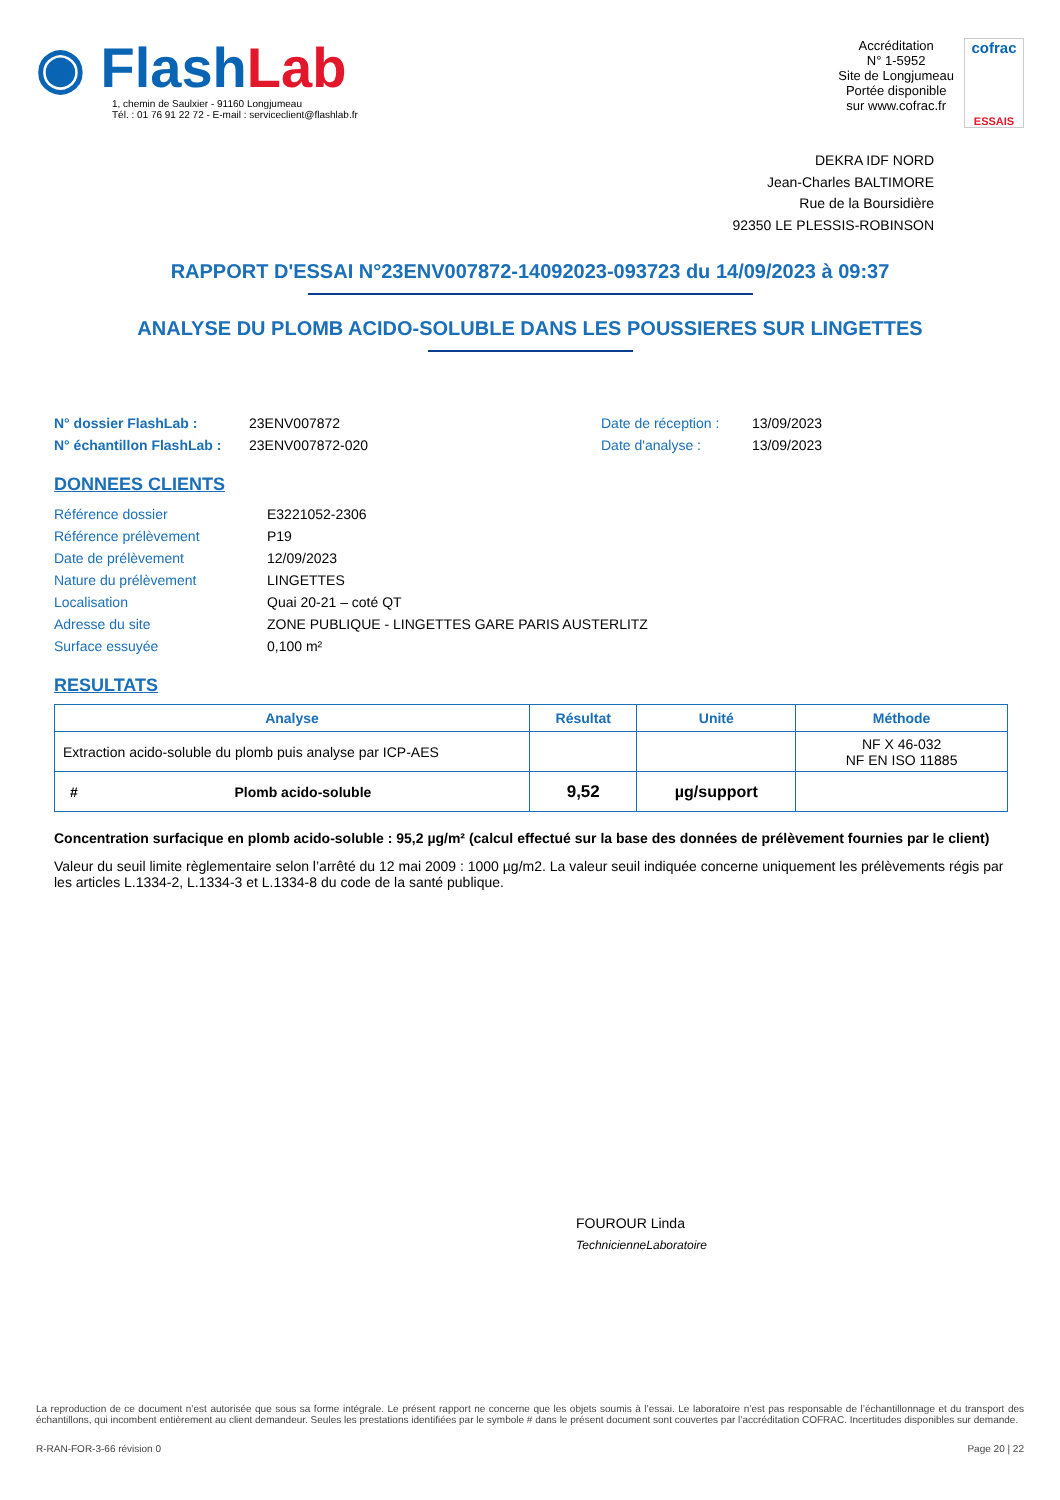◉ FlashLab
1, chemin de Saulxier - 91160 Longjumeau
Tél. : 01 76 91 22 72 - E-mail : serviceclient@flashlab.fr
Accréditation
N° 1-5952
Site de Longjumeau
Portée disponible
sur www.cofrac.fr
cofrac
ESSAIS
DEKRA IDF NORD
Jean-Charles BALTIMORE
Rue de la Boursidière
92350 LE PLESSIS-ROBINSON
RAPPORT D'ESSAI N°23ENV007872-14092023-093723 du 14/09/2023 à 09:37
ANALYSE DU PLOMB ACIDO-SOLUBLE DANS LES POUSSIERES SUR LINGETTES
N° dossier FlashLab :
N° échantillon FlashLab :
23ENV007872
23ENV007872-020
Date de réception :
Date d'analyse :
13/09/2023
13/09/2023
DONNEES CLIENTS
| Référence dossier | E3221052-2306 |
| Référence prélèvement | P19 |
| Date de prélèvement | 12/09/2023 |
| Nature du prélèvement | LINGETTES |
| Localisation | Quai 20-21 – coté QT |
| Adresse du site | ZONE PUBLIQUE - LINGETTES GARE PARIS AUSTERLITZ |
| Surface essuyée | 0,100 m² |
RESULTATS
| Analyse | Résultat | Unité | Méthode |
| --- | --- | --- | --- |
| Extraction acido-soluble du plomb puis analyse par ICP-AES | | | NF X 46-032 NF EN ISO 11885 |
| # Plomb acido-soluble | 9,52 | µg/support | |
Concentration surfacique en plomb acido-soluble : 95,2 µg/m² (calcul effectué sur la base des données de prélèvement fournies par le client)
Valeur du seuil limite règlementaire selon l’arrêté du 12 mai 2009 : 1000 µg/m2. La valeur seuil indiquée concerne uniquement les prélèvements régis par les articles L.1334-2, L.1334-3 et L.1334-8 du code de la santé publique.
FOUROUR Linda
TechnicienneLaboratoire
La reproduction de ce document n’est autorisée que sous sa forme intégrale. Le présent rapport ne concerne que les objets soumis à l’essai. Le laboratoire n’est pas responsable de l’échantillonnage et du transport des échantillons, qui incombent entièrement au client demandeur. Seules les prestations identifiées par le symbole # dans le présent document sont couvertes par l’accréditation COFRAC. Incertitudes disponibles sur demande.
R-RAN-FOR-3-66 révision 0 Page 20 | 22